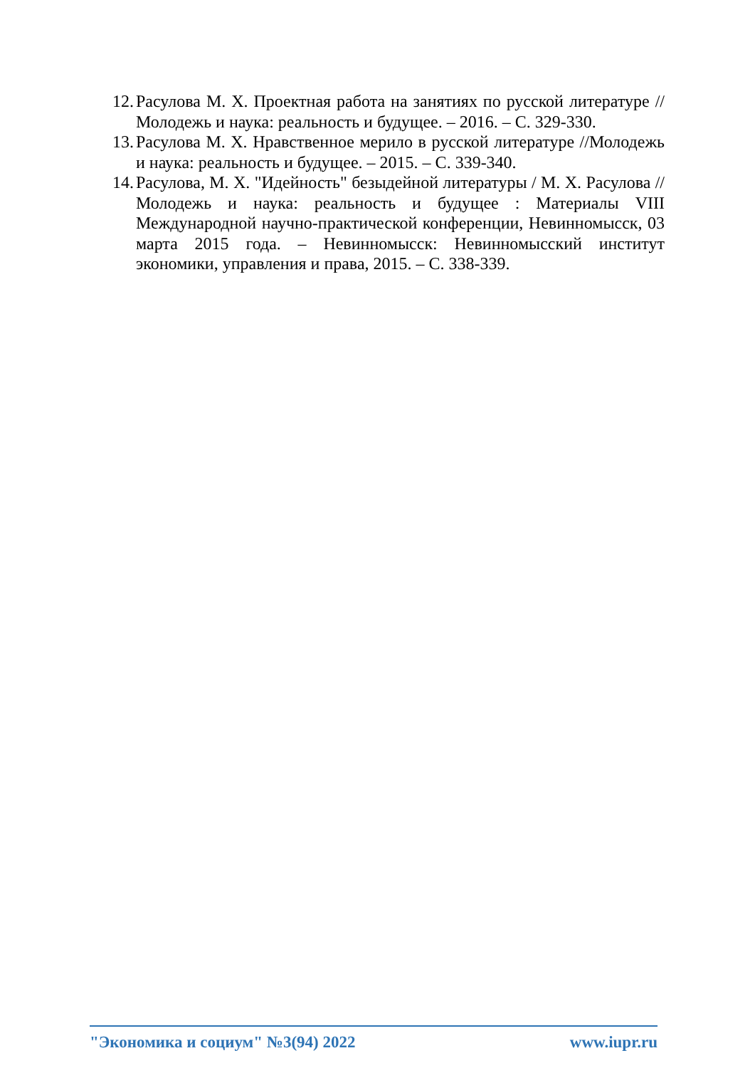12. Расулова М. Х. Проектная работа на занятиях по русской литературе //Молодежь и наука: реальность и будущее. – 2016. – С. 329-330.
13. Расулова М. Х. Нравственное мерило в русской литературе //Молодежь и наука: реальность и будущее. – 2015. – С. 339-340.
14. Расулова, М. Х. "Идейность" безыдейной литературы / М. Х. Расулова // Молодежь и наука: реальность и будущее : Материалы VIII Международной научно-практической конференции, Невинномысск, 03 марта 2015 года. – Невинномысск: Невинномысский институт экономики, управления и права, 2015. – С. 338-339.
"Экономика и социум" №3(94) 2022 www.iupr.ru